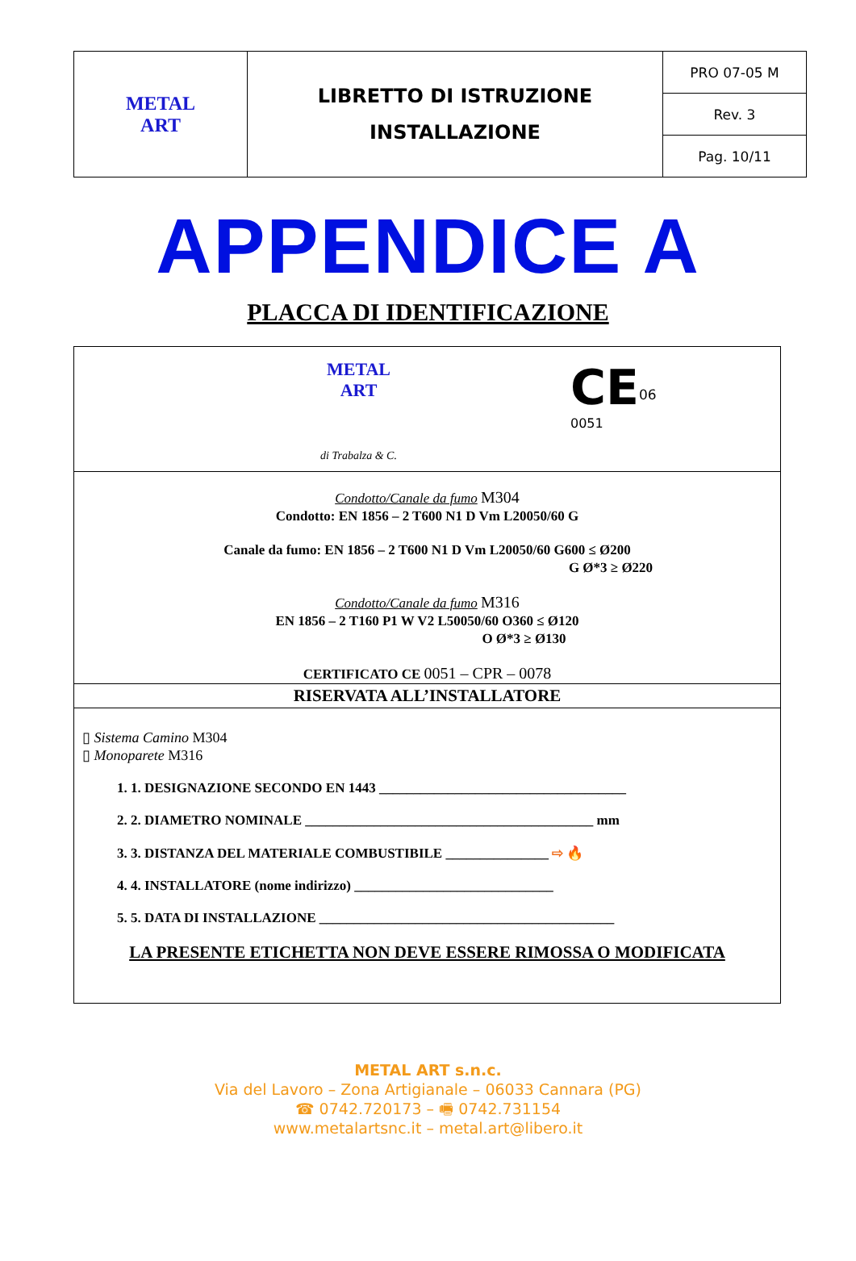| METAL ART | LIBRETTO DI ISTRUZIONE INSTALLAZIONE | PRO 07-05 M |
| | | Rev. 3 |
| | | Pag. 10/11 |
APPENDICE A
PLACCA DI IDENTIFICAZIONE
METAL
ART
di Trabalza & C.
CE<sup>06</sup>
0051
Condotto/Canale da fumo M304
Condotto: EN 1856 – 2 T600 N1 D Vm L20050/60 G
Canale da fumo: EN 1856 – 2 T600 N1 D Vm L20050/60 G600 ≤ Ø200
G Ø*3 ≥ Ø220
Condotto/Canale da fumo M316
EN 1856 – 2 T160 P1 W V2 L50050/60 O360 ≤ Ø120
O Ø*3 ≥ Ø130
CERTIFICATO CE 0051 – CPR – 0078
RISERVATA ALL’INSTALLATORE
▯ Sistema Camino M304
▯ Monoparete M316
1. 1. DESIGNAZIONE SECONDO EN 1443 ____________________________________
2. 2. DIAMETRO NOMINALE __________________________________________ mm
3. 3. DISTANZA DEL MATERIALE COMBUSTIBILE _______________ ⇨ 🔥
4. 4. INSTALLATORE (nome indirizzo) _____________________________
5. 5. DATA DI INSTALLAZIONE ___________________________________________
LA PRESENTE ETICHETTA NON DEVE ESSERE RIMOSSA O MODIFICATA
METAL ART s.n.c.
Via del Lavoro – Zona Artigianale – 06033 Cannara (PG)
☎ 0742.720173 – 🖷 0742.731154
www.metalartsnc.it – metal.art@libero.it